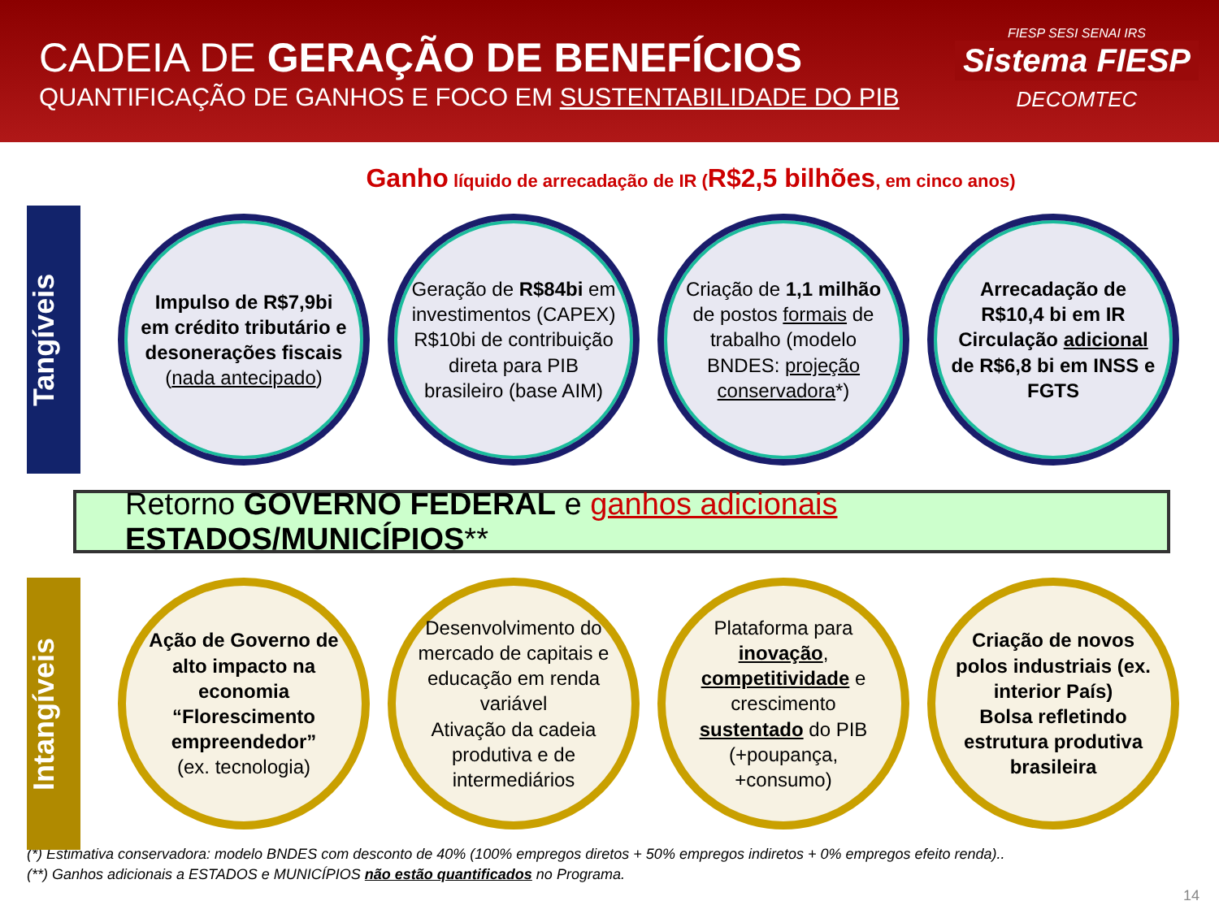CADEIA DE GERAÇÃO DE BENEFÍCIOS
QUANTIFICAÇÃO DE GANHOS E FOCO EM SUSTENTABILIDADE DO PIB
FIESP SESI SENAI IRS
Sistema FIESP
DECOMTEC
Ganho líquido de arrecadação de IR (R$2,5 bilhões, em cinco anos)
Tangíveis
Impulso de R$7,9bi em crédito tributário e desonerações fiscais (nada antecipado)
Geração de R$84bi em investimentos (CAPEX)
R$10bi de contribuição direta para PIB brasileiro (base AIM)
Criação de 1,1 milhão de postos formais de trabalho (modelo BNDES: projeção conservadora*)
Arrecadação de R$10,4 bi em IR
Circulação adicional de R$6,8 bi em INSS e FGTS
Retorno GOVERNO FEDERAL e ganhos adicionais ESTADOS/MUNICÍPIOS**
Intangíveis
Ação de Governo de alto impacto na economia
“Florescimento empreendedor”
(ex. tecnologia)
Desenvolvimento do mercado de capitais e educação em renda variável
Ativação da cadeia produtiva e de intermediários
Plataforma para inovação, competitividade e crescimento sustentado do PIB (+poupança, +consumo)
Criação de novos polos industriais (ex. interior País)
Bolsa refletindo estrutura produtiva brasileira
(*) Estimativa conservadora: modelo BNDES com desconto de 40% (100% empregos diretos + 50% empregos indiretos + 0% empregos efeito renda)..
(**) Ganhos adicionais a ESTADOS e MUNICÍPIOS não estão quantificados no Programa.
14